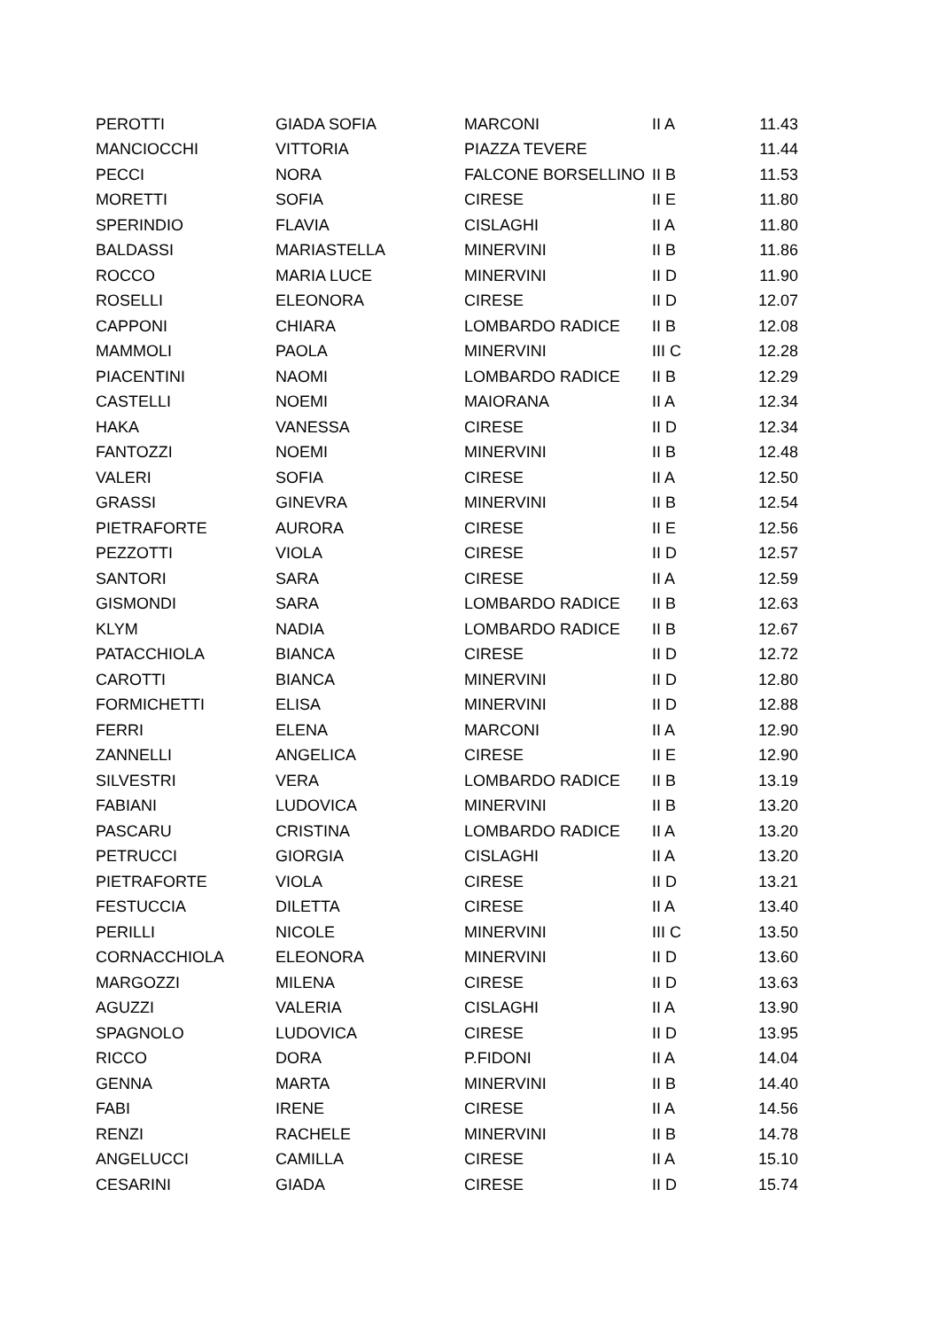| PEROTTI | GIADA SOFIA | MARCONI | II A | 11.43 |
| MANCIOCCHI | VITTORIA | PIAZZA TEVERE | | 11.44 |
| PECCI | NORA | FALCONE BORSELLINO | II B | 11.53 |
| MORETTI | SOFIA | CIRESE | II E | 11.80 |
| SPERINDIO | FLAVIA | CISLAGHI | II A | 11.80 |
| BALDASSI | MARIASTELLA | MINERVINI | II B | 11.86 |
| ROCCO | MARIA LUCE | MINERVINI | II D | 11.90 |
| ROSELLI | ELEONORA | CIRESE | II D | 12.07 |
| CAPPONI | CHIARA | LOMBARDO RADICE | II B | 12.08 |
| MAMMOLI | PAOLA | MINERVINI | III C | 12.28 |
| PIACENTINI | NAOMI | LOMBARDO RADICE | II B | 12.29 |
| CASTELLI | NOEMI | MAIORANA | II A | 12.34 |
| HAKA | VANESSA | CIRESE | II D | 12.34 |
| FANTOZZI | NOEMI | MINERVINI | II B | 12.48 |
| VALERI | SOFIA | CIRESE | II A | 12.50 |
| GRASSI | GINEVRA | MINERVINI | II B | 12.54 |
| PIETRAFORTE | AURORA | CIRESE | II E | 12.56 |
| PEZZOTTI | VIOLA | CIRESE | II D | 12.57 |
| SANTORI | SARA | CIRESE | II A | 12.59 |
| GISMONDI | SARA | LOMBARDO RADICE | II B | 12.63 |
| KLYM | NADIA | LOMBARDO RADICE | II B | 12.67 |
| PATACCHIOLA | BIANCA | CIRESE | II D | 12.72 |
| CAROTTI | BIANCA | MINERVINI | II D | 12.80 |
| FORMICHETTI | ELISA | MINERVINI | II D | 12.88 |
| FERRI | ELENA | MARCONI | II A | 12.90 |
| ZANNELLI | ANGELICA | CIRESE | II E | 12.90 |
| SILVESTRI | VERA | LOMBARDO RADICE | II B | 13.19 |
| FABIANI | LUDOVICA | MINERVINI | II B | 13.20 |
| PASCARU | CRISTINA | LOMBARDO RADICE | II A | 13.20 |
| PETRUCCI | GIORGIA | CISLAGHI | II A | 13.20 |
| PIETRAFORTE | VIOLA | CIRESE | II D | 13.21 |
| FESTUCCIA | DILETTA | CIRESE | II A | 13.40 |
| PERILLI | NICOLE | MINERVINI | III C | 13.50 |
| CORNACCHIOLA | ELEONORA | MINERVINI | II D | 13.60 |
| MARGOZZI | MILENA | CIRESE | II D | 13.63 |
| AGUZZI | VALERIA | CISLAGHI | II A | 13.90 |
| SPAGNOLO | LUDOVICA | CIRESE | II D | 13.95 |
| RICCO | DORA | P.FIDONI | II A | 14.04 |
| GENNA | MARTA | MINERVINI | II B | 14.40 |
| FABI | IRENE | CIRESE | II A | 14.56 |
| RENZI | RACHELE | MINERVINI | II B | 14.78 |
| ANGELUCCI | CAMILLA | CIRESE | II A | 15.10 |
| CESARINI | GIADA | CIRESE | II D | 15.74 |